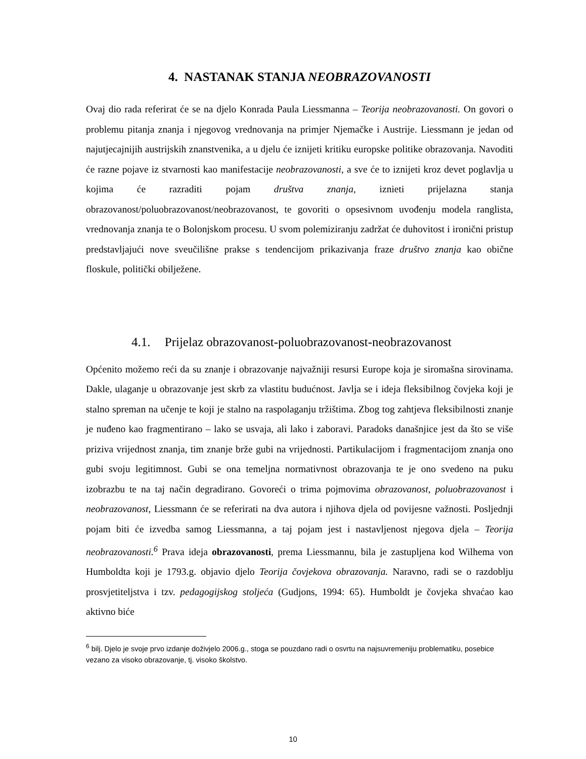4. NASTANAK STANJA NEOBRAZOVANOSTI
Ovaj dio rada referirat će se na djelo Konrada Paula Liessmanna – Teorija neobrazovanosti. On govori o problemu pitanja znanja i njegovog vrednovanja na primjer Njemačke i Austrije. Liessmann je jedan od najutjecajnijih austrijskih znanstvenika, a u djelu će iznijeti kritiku europske politike obrazovanja. Navoditi će razne pojave iz stvarnosti kao manifestacije neobrazovanosti, a sve će to iznijeti kroz devet poglavlja u kojima će razraditi pojam društva znanja, iznieti prijelazna stanja obrazovanost/poluobrazovanost/neobrazovanost, te govoriti o opsesivnom uvođenju modela ranglista, vrednovanja znanja te o Bolonjskom procesu. U svom polemiziranju zadržat će duhovitost i ironični pristup predstavljajući nove sveučilišne prakse s tendencijom prikazivanja fraze društvo znanja kao obične floskule, politički obilježene.
4.1. Prijelaz obrazovanost-poluobrazovanost-neobrazovanost
Općenito možemo reći da su znanje i obrazovanje najvažniji resursi Europe koja je siromašna sirovinama. Dakle, ulaganje u obrazovanje jest skrb za vlastitu budućnost. Javlja se i ideja fleksibilnog čovjeka koji je stalno spreman na učenje te koji je stalno na raspolaganju tržištima. Zbog tog zahtjeva fleksibilnosti znanje je nuđeno kao fragmentirano – lako se usvaja, ali lako i zaboravi. Paradoks današnjice jest da što se više priziva vrijednost znanja, tim znanje brže gubi na vrijednosti. Partikulacijom i fragmentacijom znanja ono gubi svoju legitimnost. Gubi se ona temeljna normativnost obrazovanja te je ono svedeno na puku izobrazbu te na taj način degradirano. Govoreći o trima pojmovima obrazovanost, poluobrazovanost i neobrazovanost, Liessmann će se referirati na dva autora i njihova djela od povijesne važnosti. Posljednji pojam biti će izvedba samog Liessmanna, a taj pojam jest i nastavljenost njegova djela – Teorija neobrazovanosti.<sup>6</sup> Prava ideja obrazovanosti, prema Liessmannu, bila je zastupljena kod Wilhema von Humboldta koji je 1793.g. objavio djelo Teorija čovjekova obrazovanja. Naravno, radi se o razdoblju prosvjetiteljstva i tzv. pedagogijskog stoljeća (Gudjons, 1994: 65). Humboldt je čovjeka shvaćao kao aktivno biće
<sup>6</sup> bilj. Djelo je svoje prvo izdanje doživjelo 2006.g., stoga se pouzdano radi o osvrtu na najsuvremeniju problematiku, posebice vezano za visoko obrazovanje, tj. visoko školstvo.
10